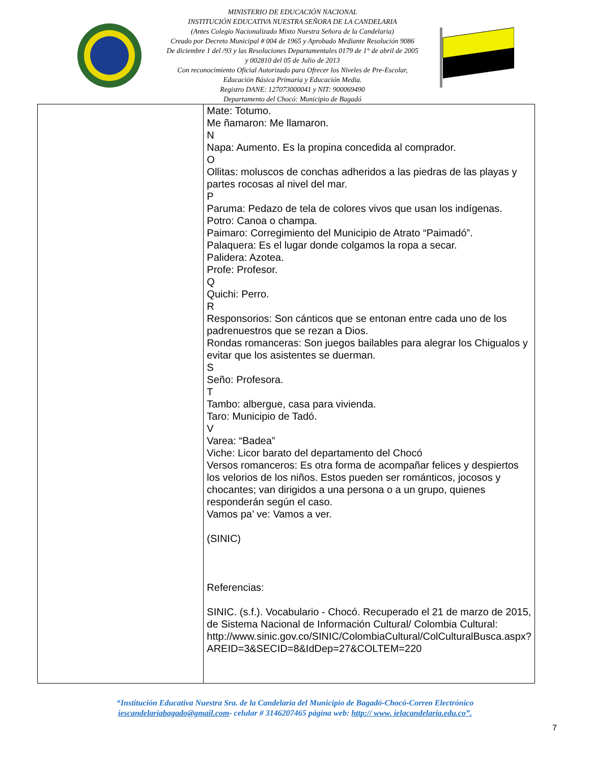MINISTERIO DE EDUCACIÓN NACIONAL
INSTITUCIÓN EDUCATIVA NUESTRA SEÑORA DE LA CANDELARIA
(Antes Colegio Nacionalizado Mixto Nuestra Señora de la Candelaria)
Creado por Decreto Municipal # 004 de 1965 y Aprobado Mediante Resolución 9086
De diciembre 1 del /93 y las Resoluciones Departamentales 0179 de 1° de abril de 2005
y 002810 del 05 de Julio de 2013
Con reconocimiento Oficial Autorizado para Ofrecer los Niveles de Pre-Escolar,
Educación Básica Primaria y Educación Media.
Registro DANE: 127073000041 y NIT: 900069490
Departamento del Chocó: Municipio de Bagadó
| | Mate: Totumo. Me ñamaron: Me llamaron. N Napa: Aumento. Es la propina concedida al comprador. O Ollitas: moluscos de conchas adheridos a las piedras de las playas y partes rocosas al nivel del mar. P Paruma: Pedazo de tela de colores vivos que usan los indígenas. Potro: Canoa o champa. Paimaro: Corregimiento del Municipio de Atrato “Paimadó”. Palaquera: Es el lugar donde colgamos la ropa a secar. Palidera: Azotea. Profe: Profesor. Q Quichi: Perro. R Responsorios: Son cánticos que se entonan entre cada uno de los padrenuestros que se rezan a Dios. Rondas romanceras: Son juegos bailables para alegrar los Chigualos y evitar que los asistentes se duerman. S Seño: Profesora. T Tambo: albergue, casa para vivienda. Taro: Municipio de Tadó. V Varea: “Badea” Viche: Licor barato del departamento del Chocó Versos romanceros: Es otra forma de acompañar felices y despiertos los velorios de los niños. Estos pueden ser románticos, jocosos y chocantes; van dirigidos a una persona o a un grupo, quienes responderán según el caso. Vamos pa’ ve: Vamos a ver. (SINIC) Referencias: SINIC. (s.f.). Vocabulario - Chocó. Recuperado el 21 de marzo de 2015, de Sistema Nacional de Información Cultural/ Colombia Cultural: http://www.sinic.gov.co/SINIC/ColombiaCultural/ColCulturalBusca.aspx?AREID=3&SECID=8&IdDep=27&COLTEM=220 |
“Institución Educativa Nuestra Sra. de la Candelaria del Municipio de Bagadó-Chocó-Correo Electrónico
iescandelariabagado@gmail.com- celular # 3146207465 página web: http:// www. ielacandelaria.edu.co”.
7